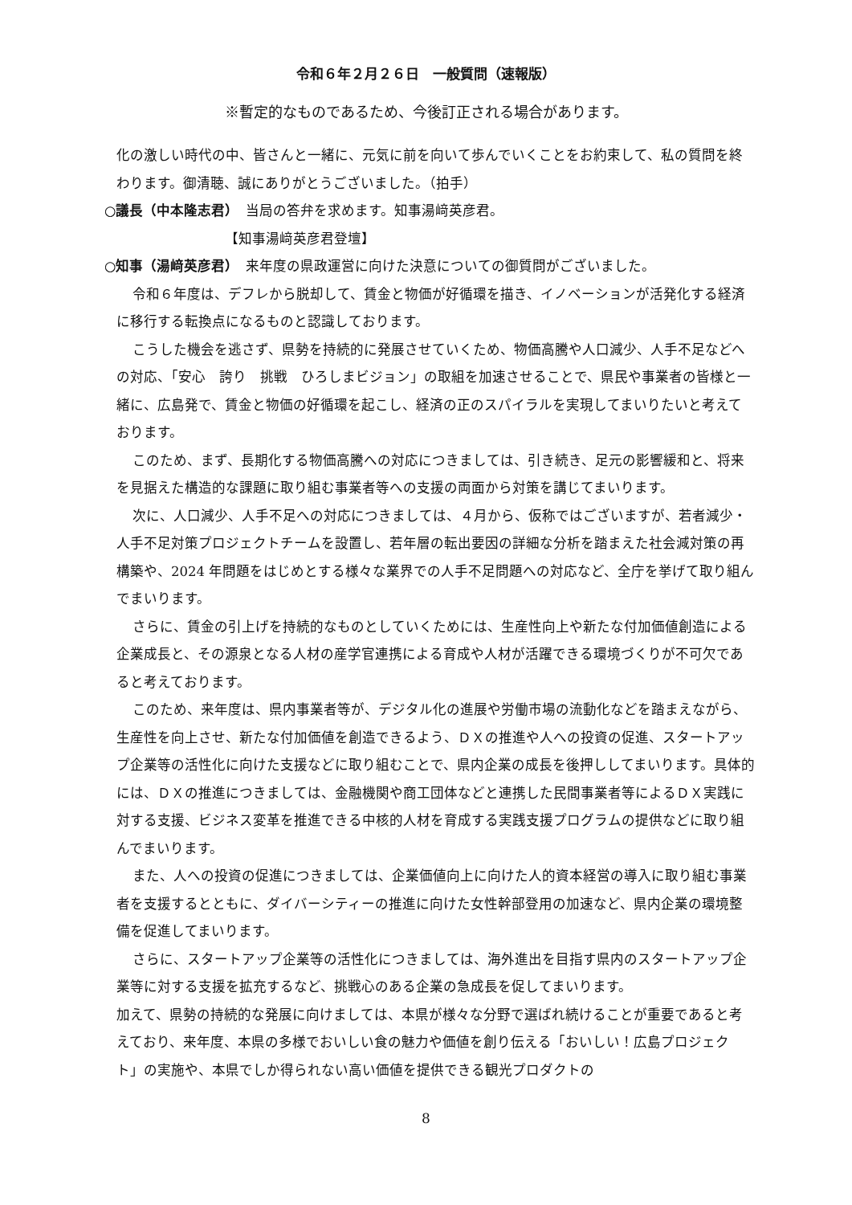令和６年２月２６日　一般質問（速報版）
※暫定的なものであるため、今後訂正される場合があります。
化の激しい時代の中、皆さんと一緒に、元気に前を向いて歩んでいくことをお約束して、私の質問を終わります。御清聴、誠にありがとうございました。（拍手）
○議長（中本隆志君）　当局の答弁を求めます。知事湯﨑英彦君。
【知事湯﨑英彦君登壇】
○知事（湯﨑英彦君）　来年度の県政運営に向けた決意についての御質問がございました。
令和６年度は、デフレから脱却して、賃金と物価が好循環を描き、イノベーションが活発化する経済に移行する転換点になるものと認識しております。
こうした機会を逃さず、県勢を持続的に発展させていくため、物価高騰や人口減少、人手不足などへの対応、「安心　誇り　挑戦　ひろしまビジョン」の取組を加速させることで、県民や事業者の皆様と一緒に、広島発で、賃金と物価の好循環を起こし、経済の正のスパイラルを実現してまいりたいと考えております。
このため、まず、長期化する物価高騰への対応につきましては、引き続き、足元の影響緩和と、将来を見据えた構造的な課題に取り組む事業者等への支援の両面から対策を講じてまいります。
次に、人口減少、人手不足への対応につきましては、４月から、仮称ではございますが、若者減少・人手不足対策プロジェクトチームを設置し、若年層の転出要因の詳細な分析を踏まえた社会減対策の再構築や、2024 年問題をはじめとする様々な業界での人手不足問題への対応など、全庁を挙げて取り組んでまいります。
さらに、賃金の引上げを持続的なものとしていくためには、生産性向上や新たな付加価値創造による企業成長と、その源泉となる人材の産学官連携による育成や人材が活躍できる環境づくりが不可欠であると考えております。
このため、来年度は、県内事業者等が、デジタル化の進展や労働市場の流動化などを踏まえながら、生産性を向上させ、新たな付加価値を創造できるよう、ＤＸの推進や人への投資の促進、スタートアップ企業等の活性化に向けた支援などに取り組むことで、県内企業の成長を後押ししてまいります。具体的には、ＤＸの推進につきましては、金融機関や商工団体などと連携した民間事業者等によるＤＸ実践に対する支援、ビジネス変革を推進できる中核的人材を育成する実践支援プログラムの提供などに取り組んでまいります。
また、人への投資の促進につきましては、企業価値向上に向けた人的資本経営の導入に取り組む事業者を支援するとともに、ダイバーシティーの推進に向けた女性幹部登用の加速など、県内企業の環境整備を促進してまいります。
さらに、スタートアップ企業等の活性化につきましては、海外進出を目指す県内のスタートアップ企業等に対する支援を拡充するなど、挑戦心のある企業の急成長を促してまいります。
加えて、県勢の持続的な発展に向けましては、本県が様々な分野で選ばれ続けることが重要であると考えており、来年度、本県の多様でおいしい食の魅力や価値を創り伝える「おいしい！広島プロジェクト」の実施や、本県でしか得られない高い価値を提供できる観光プロダクトの
8